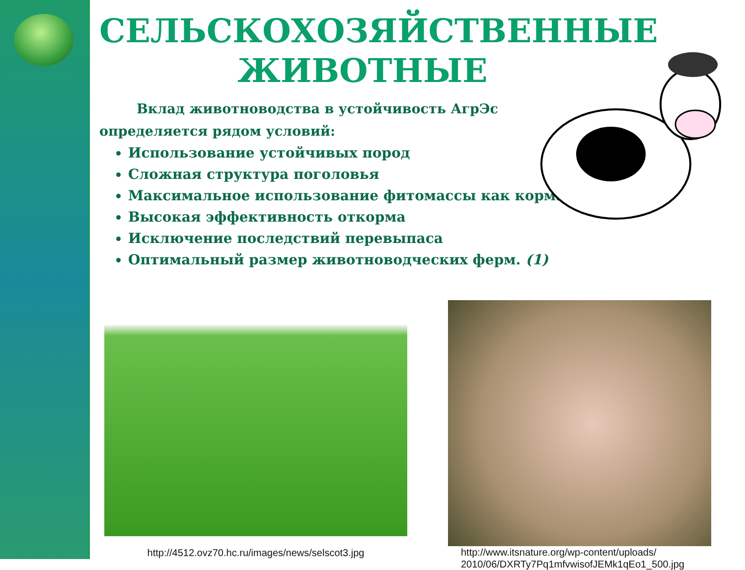СЕЛЬСКОХОЗЯЙСТВЕННЫЕ ЖИВОТНЫЕ
Вклад животноводства в устойчивость АгрЭс определяется рядом условий:
Использование устойчивых пород
Сложная структура поголовья
Максимальное использование фитомассы как корма
Высокая эффективность откорма
Исключение последствий перевыпаса
Оптимальный размер животноводческих ферм. (1)
http://4512.ovz70.hc.ru/images/news/selscot3.jpg
http://www.itsnature.org/wp-content/uploads/
2010/06/DXRTy7Pq1mfvwisofJEMk1qEo1_500.jpg